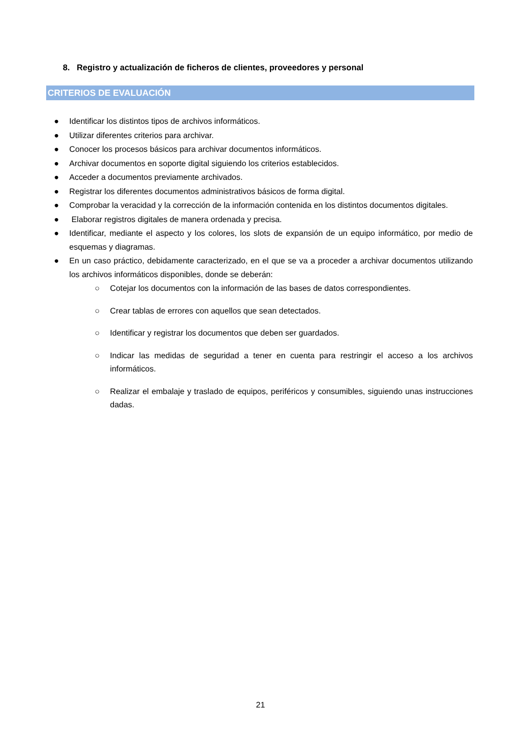8. Registro y actualización de ficheros de clientes, proveedores y personal
CRITERIOS DE EVALUACIÓN
● Identificar los distintos tipos de archivos informáticos.
● Utilizar diferentes criterios para archivar.
● Conocer los procesos básicos para archivar documentos informáticos.
● Archivar documentos en soporte digital siguiendo los criterios establecidos.
● Acceder a documentos previamente archivados.
● Registrar los diferentes documentos administrativos básicos de forma digital.
● Comprobar la veracidad y la corrección de la información contenida en los distintos documentos digitales.
● Elaborar registros digitales de manera ordenada y precisa.
● Identificar, mediante el aspecto y los colores, los slots de expansión de un equipo informático, por medio de esquemas y diagramas.
● En un caso práctico, debidamente caracterizado, en el que se va a proceder a archivar documentos utilizando los archivos informáticos disponibles, donde se deberán:
○ Cotejar los documentos con la información de las bases de datos correspondientes.
○ Crear tablas de errores con aquellos que sean detectados.
○ Identificar y registrar los documentos que deben ser guardados.
○ Indicar las medidas de seguridad a tener en cuenta para restringir el acceso a los archivos informáticos.
○ Realizar el embalaje y traslado de equipos, periféricos y consumibles, siguiendo unas instrucciones dadas.
21